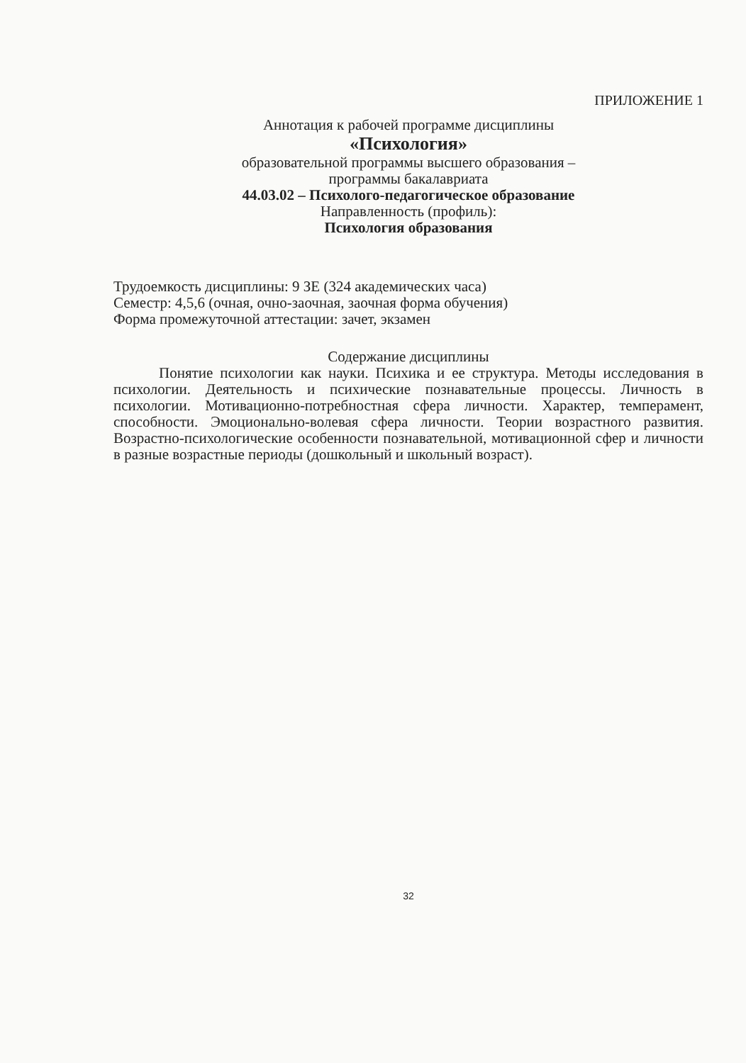ПРИЛОЖЕНИЕ 1
Аннотация к рабочей программе дисциплины
«Психология»
образовательной программы высшего образования –
программы бакалавриата
44.03.02 – Психолого-педагогическое образование
Направленность (профиль):
Психология образования
Трудоемкость дисциплины: 9 ЗЕ (324 академических часа)
Семестр: 4,5,6 (очная, очно-заочная, заочная форма обучения)
Форма промежуточной аттестации: зачет, экзамен
Содержание дисциплины
Понятие психологии как науки. Психика и ее структура. Методы исследования в психологии. Деятельность и психические познавательные процессы. Личность в психологии. Мотивационно-потребностная сфера личности. Характер, темперамент, способности. Эмоционально-волевая сфера личности. Теории возрастного развития. Возрастно-психологические особенности познавательной, мотивационной сфер и личности в разные возрастные периоды (дошкольный и школьный возраст).
32